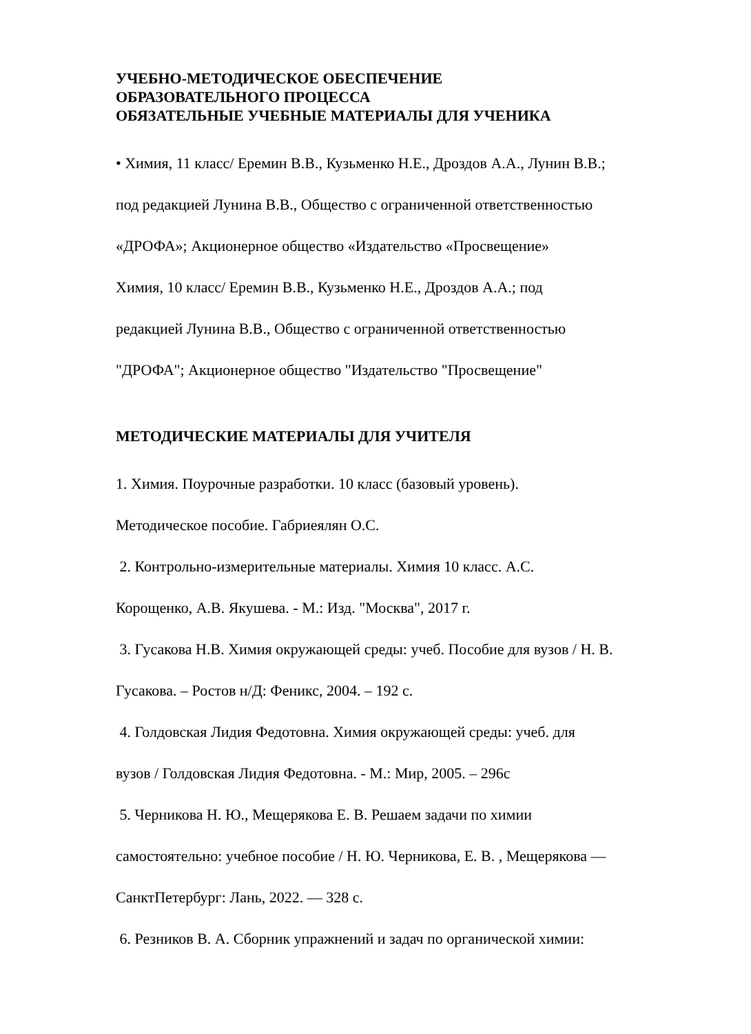УЧЕБНО-МЕТОДИЧЕСКОЕ ОБЕСПЕЧЕНИЕ
ОБРАЗОВАТЕЛЬНОГО ПРОЦЕССА
ОБЯЗАТЕЛЬНЫЕ УЧЕБНЫЕ МАТЕРИАЛЫ ДЛЯ УЧЕНИКА
• Химия, 11 класс/ Еремин В.В., Кузьменко Н.Е., Дроздов А.А., Лунин В.В.;
под редакцией Лунина В.В., Общество с ограниченной ответственностью
«ДРОФА»; Акционерное общество «Издательство «Просвещение»
Химия, 10 класс/ Еремин В.В., Кузьменко Н.Е., Дроздов А.А.; под
редакцией Лунина В.В., Общество с ограниченной ответственностью
"ДРОФА"; Акционерное общество "Издательство "Просвещение"
МЕТОДИЧЕСКИЕ МАТЕРИАЛЫ ДЛЯ УЧИТЕЛЯ
1. Химия. Поурочные разработки. 10 класс (базовый уровень).
Методическое пособие. Габриеялян О.С.
2. Контрольно-измерительные материалы. Химия 10 класс. А.С.
Корощенко, А.В. Якушева. - М.: Изд. "Москва", 2017 г.
3. Гусакова Н.В. Химия окружающей среды: учеб. Пособие для вузов / Н. В.
Гусакова. – Ростов н/Д: Феникс, 2004. – 192 с.
4. Голдовская Лидия Федотовна. Химия окружающей среды: учеб. для
вузов / Голдовская Лидия Федотовна. - М.: Мир, 2005. – 296с
5. Черникова Н. Ю., Мещерякова Е. В. Решаем задачи по химии
самостоятельно: учебное пособие / Н. Ю. Черникова, Е. В. , Мещерякова —
СанктПетербург: Лань, 2022. — 328 с.
6. Резников В. А. Сборник упражнений и задач по органической химии: